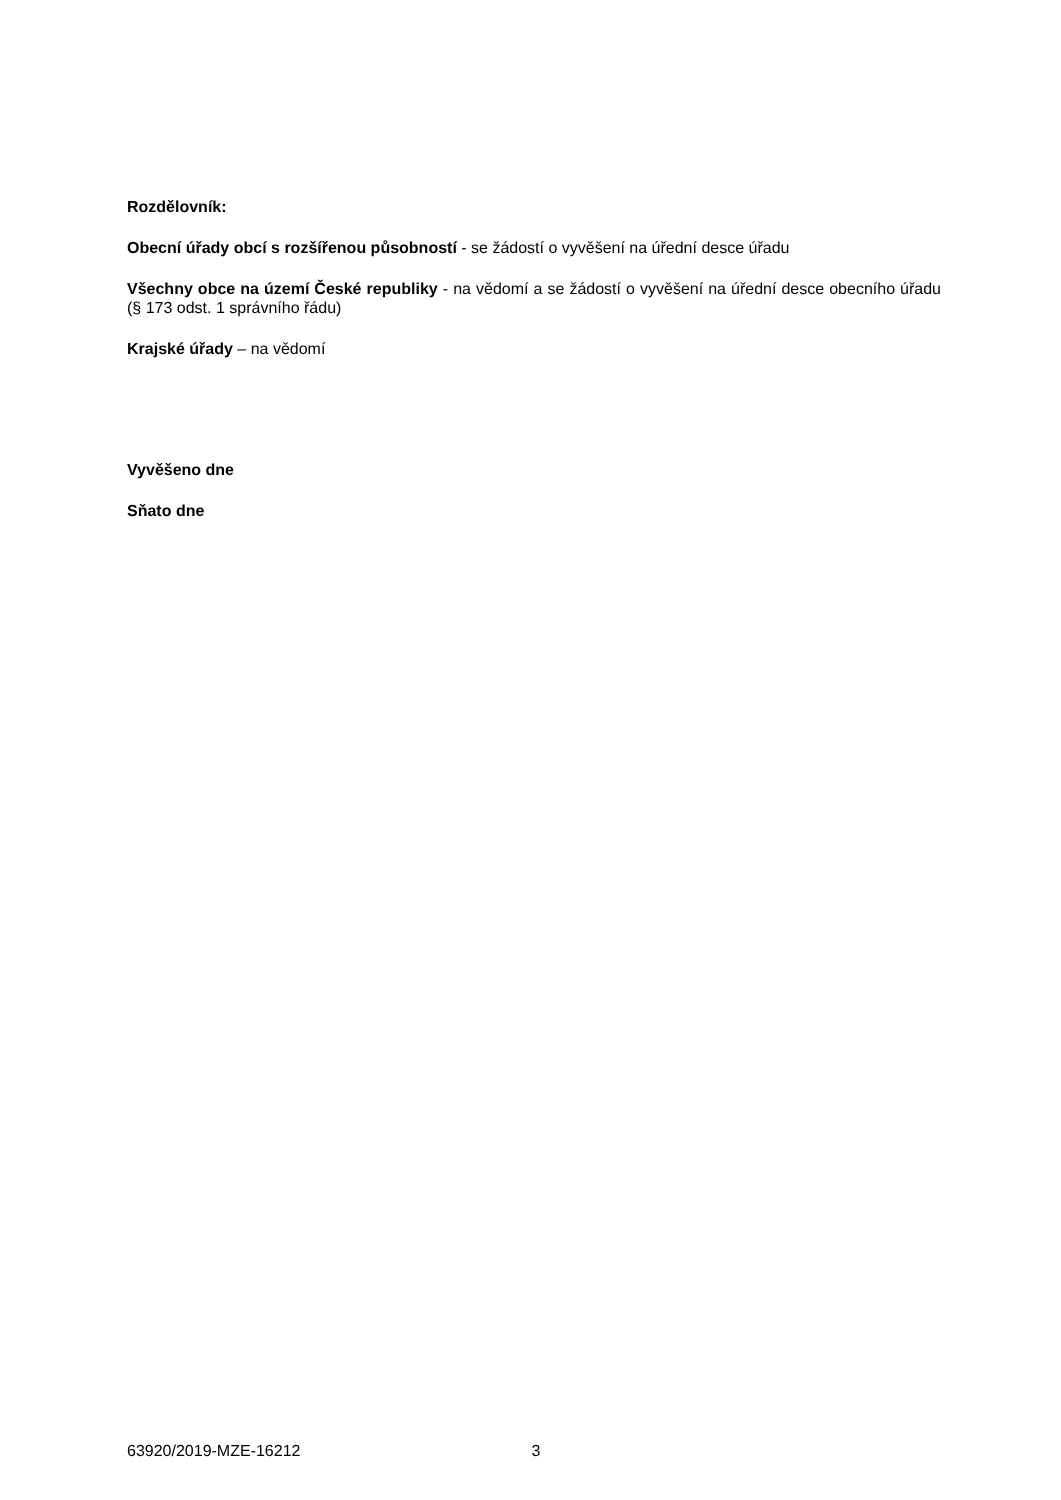Rozdělovník:
Obecní úřady obcí s rozšířenou působností - se žádostí o vyvěšení na úřední desce úřadu
Všechny obce na území České republiky - na vědomí a se žádostí o vyvěšení na úřední desce obecního úřadu (§ 173 odst. 1 správního řádu)
Krajské úřady – na vědomí
Vyvěšeno dne
Sňato dne
63920/2019-MZE-16212 3